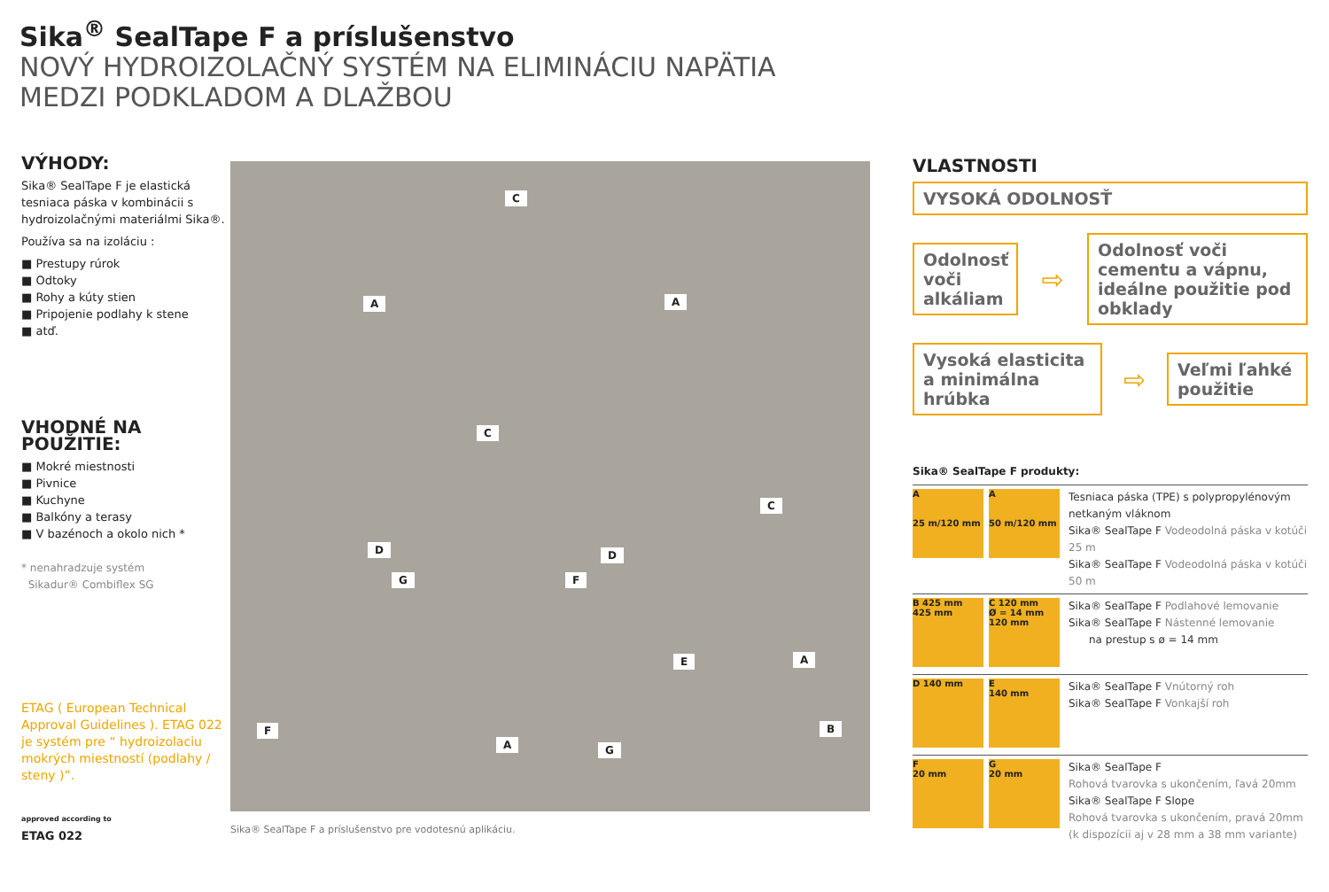Sika<sup>®</sup> SealTape F a príslušenstvo
NOVÝ HYDROIZOLAČNÝ SYSTÉM NA ELIMINÁCIU NAPÄTIA
MEDZI PODKLADOM A DLAŽBOU
VÝHODY:
Sika® SealTape F je elastická tesniaca páska v kombinácii s hydroizolačnými materiálmi Sika®.
Používa sa na izoláciu :
■ Prestupy rúrok
■ Odtoky
■ Rohy a kúty stien
■ Pripojenie podlahy k stene
■ atď.
VHODNÉ NA POUŽITIE:
■ Mokré miestnosti
■ Pivnice
■ Kuchyne
■ Balkóny a terasy
■ V bazénoch a okolo nich *
* nenahradzuje systém
Sikadur® Combiflex SG
ETAG ( European Technical Approval Guidelines ). ETAG 022 je systém pre “ hydroizolaciu mokrých miestností (podlahy / steny )”.
approved according to
ETAG 022
C
A A
C
C
D D
G F
E A
B F
A G
Sika® SealTape F a príslušenstvo pre vodotesnú aplikáciu.
VLASTNOSTI
VYSOKÁ ODOLNOSŤ
Odolnosť voči alkáliam
⇨
Odolnosť voči cementu a vápnu, ideálne použitie pod obklady
Vysoká elasticita a minimálna hrúbka
⇨
Veľmi ľahké použitie
Sika® SealTape F produkty:
A
25 m/120 mm
A
50 m/120 mm
Tesniaca páska (TPE) s polypropylénovým netkaným vláknom
Sika® SealTape F Vodeodolná páska v kotúči 25 m
Sika® SealTape F Vodeodolná páska v kotúči 50 m
B 425 mm
425 mm
C 120 mm
Ø = 14 mm
120 mm
Sika® SealTape F Podlahové lemovanie
Sika® SealTape F Nástenné lemovanie
na prestup s ø = 14 mm
D 140 mm E
140 mm
Sika® SealTape F Vnútorný roh
Sika® SealTape F Vonkajší roh
F
20 mm
G
20 mm
Sika® SealTape F
Rohová tvarovka s ukončením, ľavá 20mm
Sika® SealTape F Slope
Rohová tvarovka s ukončením, pravá 20mm
(k dispozícii aj v 28 mm a 38 mm variante)